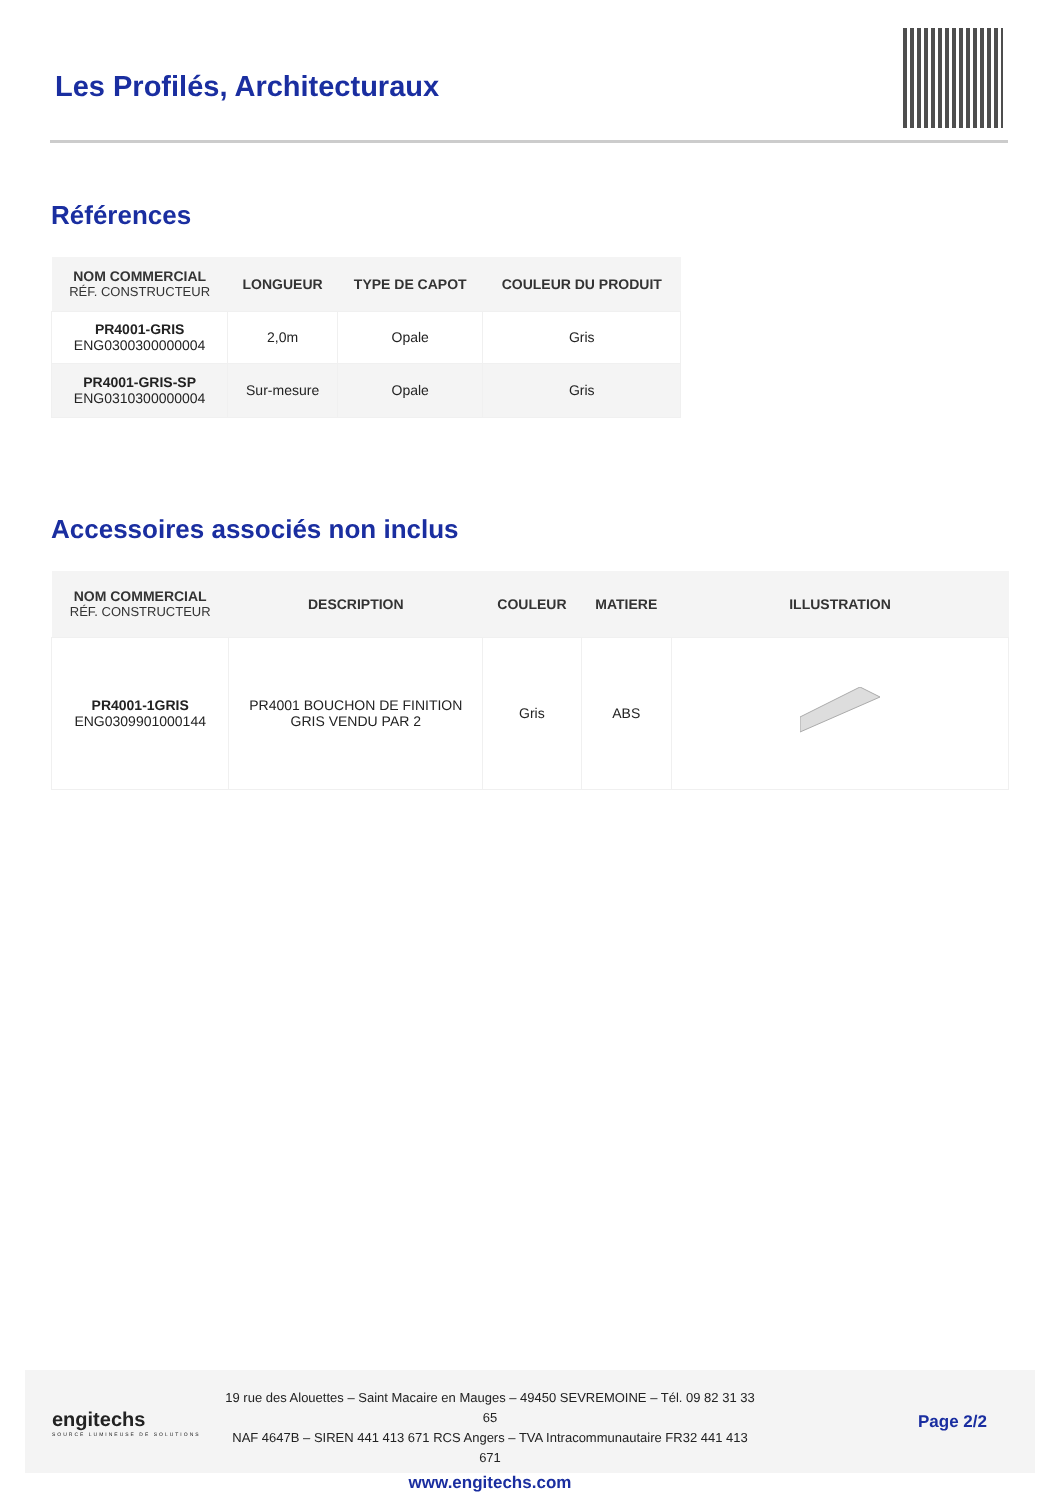Les Profilés, Architecturaux
Références
| NOM COMMERCIAL RÉF. CONSTRUCTEUR | LONGUEUR | TYPE DE CAPOT | COULEUR DU PRODUIT |
| --- | --- | --- | --- |
| PR4001-GRIS ENG0300300000004 | 2,0m | Opale | Gris |
| PR4001-GRIS-SP ENG0310300000004 | Sur-mesure | Opale | Gris |
Accessoires associés non inclus
| NOM COMMERCIAL RÉF. CONSTRUCTEUR | DESCRIPTION | COULEUR | MATIERE | ILLUSTRATION |
| --- | --- | --- | --- | --- |
| PR4001-1GRIS ENG0309901000144 | PR4001 BOUCHON DE FINITION GRIS VENDU PAR 2 | Gris | ABS | |
engitechs
SOURCE LUMINEUSE DE SOLUTIONS
19 rue des Alouettes – Saint Macaire en Mauges – 49450 SEVREMOINE – Tél. 09 82 31 33 65
NAF 4647B – SIREN 441 413 671 RCS Angers – TVA Intracommunautaire FR32 441 413 671
www.engitechs.com
Page 2/2